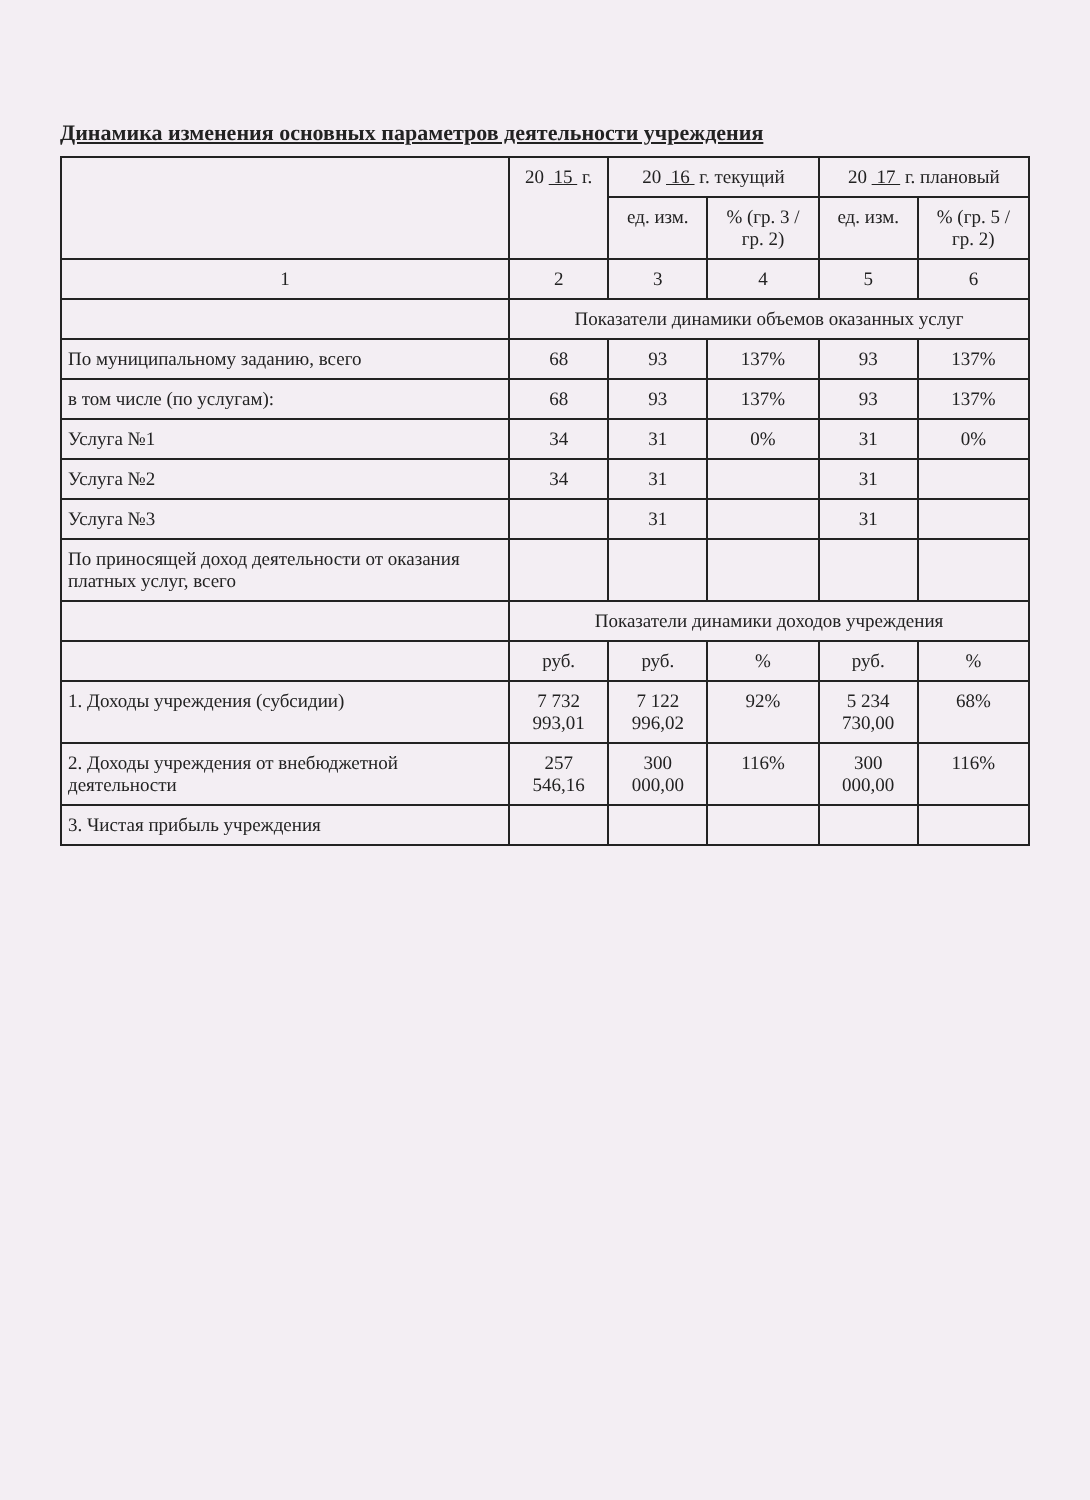Динамика изменения основных параметров деятельности учреждения
| | 20 15 г. | 20 16 г. текущий | | 20 17 г. плановый | |
| --- | --- | --- | --- | --- | --- |
| | | ед. изм. | % (гр. 3 / гр. 2) | ед. изм. | % (гр. 5 / гр. 2) |
| 1 | 2 | 3 | 4 | 5 | 6 |
| | Показатели динамики объемов оказанных услуг | | | | |
| По муниципальному заданию, всего | 68 | 93 | 137% | 93 | 137% |
| в том числе (по услугам): | 68 | 93 | 137% | 93 | 137% |
| Услуга №1 | 34 | 31 | 0% | 31 | 0% |
| Услуга №2 | 34 | 31 | | 31 | |
| Услуга №3 | | 31 | | 31 | |
| По приносящей доход деятельности от оказания платных услуг, всего | | | | | |
| | Показатели динамики доходов учреждения | | | | |
| | руб. | руб. | % | руб. | % |
| 1. Доходы учреждения (субсидии) | 7 732 993,01 | 7 122 996,02 | 92% | 5 234 730,00 | 68% |
| 2. Доходы учреждения от внебюджетной деятельности | 257 546,16 | 300 000,00 | 116% | 300 000,00 | 116% |
| 3. Чистая прибыль учреждения | | | | | |